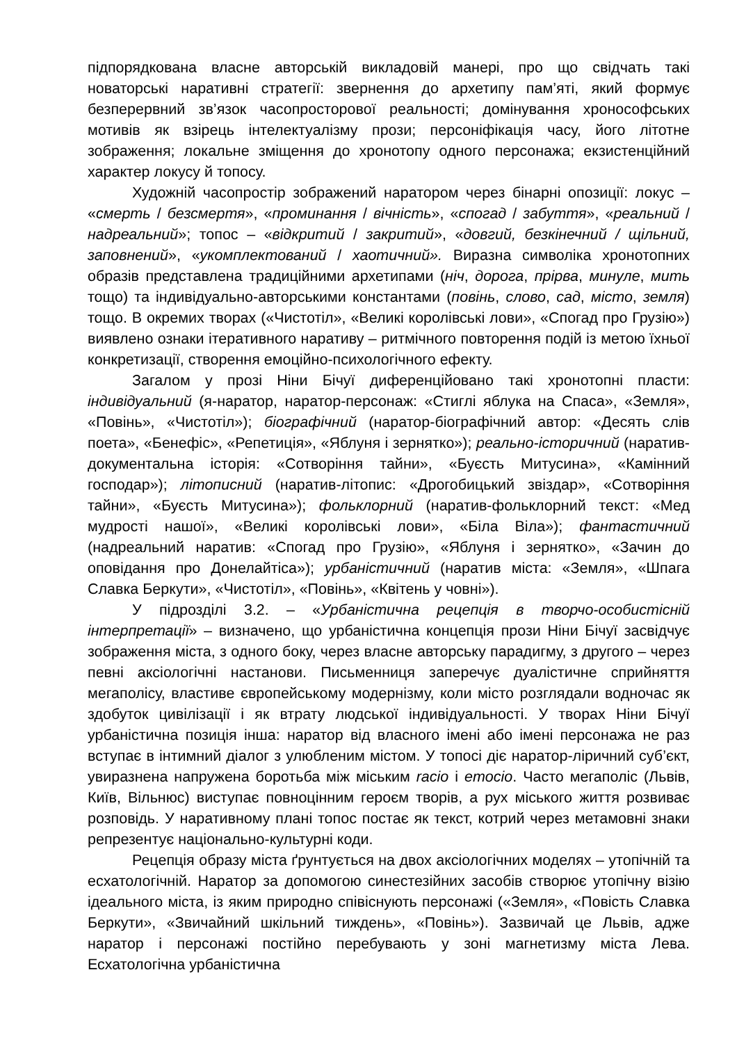підпорядкована власне авторській викладовій манері, про що свідчать такі новаторські наративні стратегії: звернення до архетипу пам’яті, який формує безперервний зв’язок часопросторової реальності; домінування хронософських мотивів як взірець інтелектуалізму прози; персоніфікація часу, його літотне зображення; локальне зміщення до хронотопу одного персонажа; екзистенційний характер локусу й топосу.
Художній часопростір зображений наратором через бінарні опозиції: локус – «смерть / безсмертя», «проминання / вічність», «спогад / забуття», «реальний / надреальний»; топос – «відкритий / закритий», «довгий, безкінечний / щільний, заповнений», «укомплектований / хаотичний». Виразна символіка хронотопних образів представлена традиційними архетипами (ніч, дорога, прірва, минуле, мить тощо) та індивідуально-авторськими константами (повінь, слово, сад, місто, земля) тощо. В окремих творах («Чистотіл», «Великі королівські лови», «Спогад про Грузію») виявлено ознаки ітеративного наративу – ритмічного повторення подій із метою їхньої конкретизації, створення емоційно-психологічного ефекту.
Загалом у прозі Ніни Бічуї диференційовано такі хронотопні пласти: індивідуальний (я-наратор, наратор-персонаж: «Стиглі яблука на Спаса», «Земля», «Повінь», «Чистотіл»); біографічний (наратор-біографічний автор: «Десять слів поета», «Бенефіс», «Репетиція», «Яблуня і зернятко»); реально-історичний (наратив-документальна історія: «Сотворіння тайни», «Буєсть Митусина», «Камінний господар»); літописний (наратив-літопис: «Дрогобицький звіздар», «Сотворіння тайни», «Буєсть Митусина»); фольклорний (наратив-фольклорний текст: «Мед мудрості нашої», «Великі королівські лови», «Біла Віла»); фантастичний (надреальний наратив: «Спогад про Грузію», «Яблуня і зернятко», «Зачин до оповідання про Донелайтіса»); урбаністичний (наратив міста: «Земля», «Шпага Славка Беркути», «Чистотіл», «Повінь», «Квітень у човні»).
У підрозділі 3.2. – «Урбаністична рецепція в творчо-особистісній інтерпретації» – визначено, що урбаністична концепція прози Ніни Бічуї засвідчує зображення міста, з одного боку, через власне авторську парадигму, з другого – через певні аксіологічні настанови. Письменниця заперечує дуалістичне сприйняття мегаполісу, властиве європейському модернізму, коли місто розглядали водночас як здобуток цивілізації і як втрату людської індивідуальності. У творах Ніни Бічуї урбаністична позиція інша: наратор від власного імені або імені персонажа не раз вступає в інтимний діалог з улюбленим містом. У топосі діє наратор-ліричний суб’єкт, увиразнена напружена боротьба між міським racio і emocio. Часто мегаполіс (Львів, Київ, Вільнюс) виступає повноцінним героєм творів, а рух міського життя розвиває розповідь. У наративному плані топос постає як текст, котрий через метамовні знаки репрезентує національно-культурні коди.
Рецепція образу міста ґрунтується на двох аксіологічних моделях – утопічній та есхатологічній. Наратор за допомогою синестезійних засобів створює утопічну візію ідеального міста, із яким природно співіснують персонажі («Земля», «Повість Славка Беркути», «Звичайний шкільний тиждень», «Повінь»). Зазвичай це Львів, адже наратор і персонажі постійно перебувають у зоні магнетизму міста Лева. Есхатологічна урбаністична